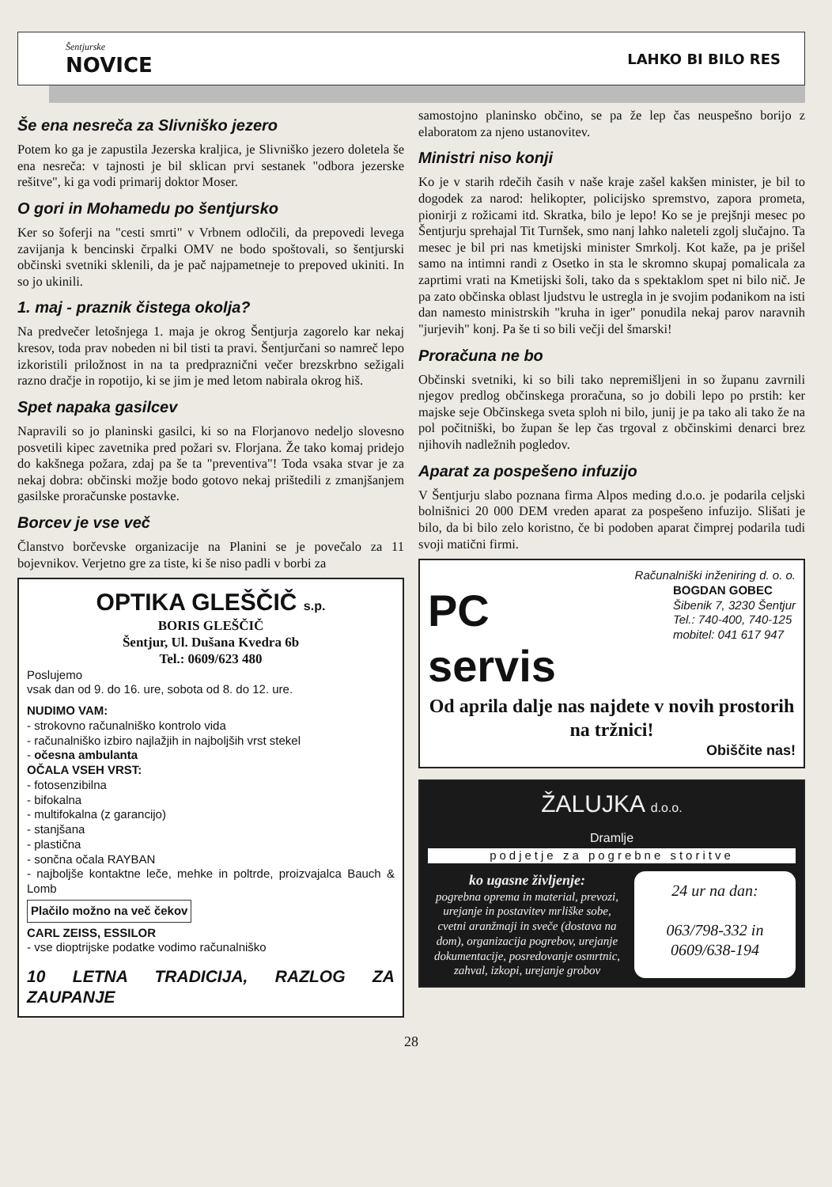Šentjurske
NOVICE
LAHKO BI BILO RES
Še ena nesreča za Slivniško jezero
Potem ko ga je zapustila Jezerska kraljica, je Slivniško jezero doletela še ena nesreča: v tajnosti je bil sklican prvi sestanek "odbora jezerske rešitve", ki ga vodi primarij doktor Moser.
O gori in Mohamedu po šentjursko
Ker so šoferji na "cesti smrti" v Vrbnem odločili, da prepovedi levega zavijanja k bencinski črpalki OMV ne bodo spoštovali, so šentjurski občinski svetniki sklenili, da je pač najpametneje to prepoved ukiniti. In so jo ukinili.
1. maj - praznik čistega okolja?
Na predvečer letošnjega 1. maja je okrog Šentjurja zagorelo kar nekaj kresov, toda prav nobeden ni bil tisti ta pravi. Šentjurčani so namreč lepo izkoristili priložnost in na ta predpraznični večer brezskrbno sežigali razno dračje in ropotijo, ki se jim je med letom nabirala okrog hiš.
Spet napaka gasilcev
Napravili so jo planinski gasilci, ki so na Florjanovo nedeljo slovesno posvetili kipec zavetnika pred požari sv. Florjana. Že tako komaj pridejo do kakšnega požara, zdaj pa še ta "preventiva"! Toda vsaka stvar je za nekaj dobra: občinski možje bodo gotovo nekaj prištedili z zmanjšanjem gasilske proračunske postavke.
Borcev je vse več
Članstvo borčevske organizacije na Planini se je povečalo za 11 bojevnikov. Verjetno gre za tiste, ki še niso padli v borbi za
OPTIKA GLEŠČIČ s.p.
BORIS GLEŠČIČ
Šentjur, Ul. Dušana Kvedra 6b
Tel.: 0609/623 480
Poslujemo
vsak dan od 9. do 16. ure, sobota od 8. do 12. ure.
NUDIMO VAM:
- strokovno računalniško kontrolo vida
- računalniško izbiro najlažjih in najboljših vrst stekel
- očesna ambulanta
OČALA VSEH VRST:
- fotosenzibilna
- bifokalna
- multifokalna (z garancijo)
- stanjšana
- plastična
- sončna očala RAYBAN
- najboljše kontaktne leče, mehke in poltrde, proizvajalca Bauch & Lomb
Plačilo možno na več čekov
CARL ZEISS, ESSILOR
- vse dioptrijske podatke vodimo računalniško
10 LETNA TRADICIJA, RAZLOG ZA ZAUPANJE
samostojno planinsko občino, se pa že lep čas neuspešno borijo z elaboratom za njeno ustanovitev.
Ministri niso konji
Ko je v starih rdečih časih v naše kraje zašel kakšen minister, je bil to dogodek za narod: helikopter, policijsko spremstvo, zapora prometa, pionirji z rožicami itd. Skratka, bilo je lepo! Ko se je prejšnji mesec po Šentjurju sprehajal Tit Turnšek, smo nanj lahko naleteli zgolj slučajno. Ta mesec je bil pri nas kmetijski minister Smrkolj. Kot kaže, pa je prišel samo na intimni randi z Osetko in sta le skromno skupaj pomalicala za zaprtimi vrati na Kmetijski šoli, tako da s spektaklom spet ni bilo nič. Je pa zato občinska oblast ljudstvu le ustregla in je svojim podanikom na isti dan namesto ministrskih "kruha in iger" ponudila nekaj parov naravnih "jurjevih" konj. Pa še ti so bili večji del šmarski!
Proračuna ne bo
Občinski svetniki, ki so bili tako nepremišljeni in so županu zavrnili njegov predlog občinskega proračuna, so jo dobili lepo po prstih: ker majske seje Občinskega sveta sploh ni bilo, junij je pa tako ali tako že na pol počitniški, bo župan še lep čas trgoval z občinskimi denarci brez njihovih nadležnih pogledov.
Aparat za pospešeno infuzijo
V Šentjurju slabo poznana firma Alpos meding d.o.o. je podarila celjski bolnišnici 20 000 DEM vreden aparat za pospešeno infuzijo. Slišati je bilo, da bi bilo zelo koristno, če bi podoben aparat čimprej podarila tudi svoji matični firmi.
Računalniški inženiring d. o. o.
PC
servis
BOGDAN GOBEC
Šibenik 7, 3230 Šentjur
Tel.: 740-400, 740-125
mobitel: 041 617 947
Od aprila dalje nas najdete v novih prostorih na tržnici!
Obiščite nas!
ŽALUJKA d.o.o.
Dramlje
podjetje za pogrebne storitve
ko ugasne življenje:
pogrebna oprema in material, prevozi, urejanje in postavitev mrliške sobe, cvetni aranžmaji in sveče (dostava na dom), organizacija pogrebov, urejanje dokumentacije, posredovanje osmrtnic, zahval, izkopi, urejanje grobov
24 ur na dan:
063/798-332 in 0609/638-194
28